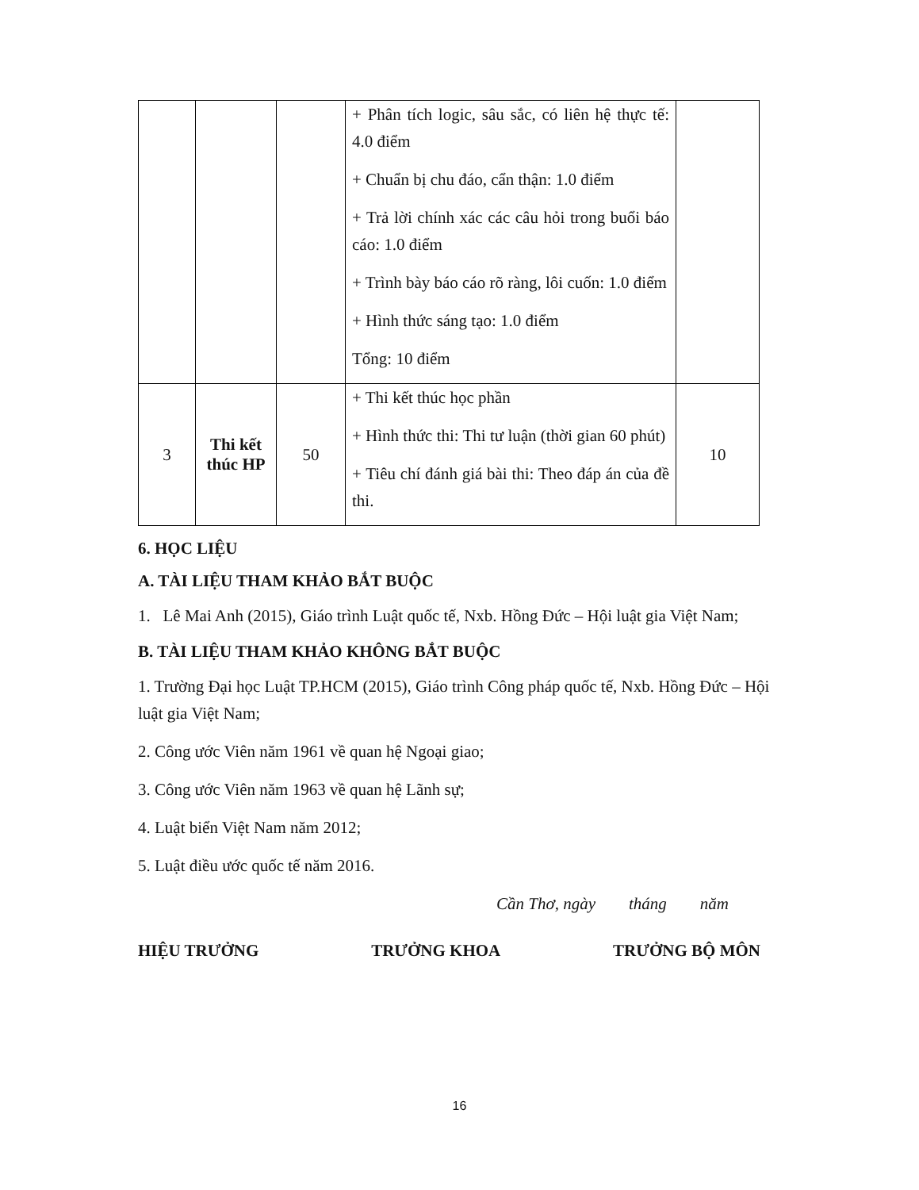| | | | + Phân tích logic, sâu sắc, có liên hệ thực tế: 4.0 điểm + Chuẩn bị chu đáo, cẩn thận: 1.0 điểm + Trả lời chính xác các câu hỏi trong buổi báo cáo: 1.0 điểm + Trình bày báo cáo rõ ràng, lôi cuốn: 1.0 điểm + Hình thức sáng tạo: 1.0 điểm Tổng: 10 điểm | |
| 3 | Thi kết thúc HP | 50 | + Thi kết thúc học phần + Hình thức thi: Thi tư luận (thời gian 60 phút) + Tiêu chí đánh giá bài thi: Theo đáp án của đề thi. | 10 |
6. HỌC LIỆU
A. TÀI LIỆU THAM KHẢO BẮT BUỘC
1. Lê Mai Anh (2015), Giáo trình Luật quốc tế, Nxb. Hồng Đức – Hội luật gia Việt Nam;
B. TÀI LIỆU THAM KHẢO KHÔNG BẮT BUỘC
1. Trường Đại học Luật TP.HCM (2015), Giáo trình Công pháp quốc tế, Nxb. Hồng Đức – Hội luật gia Việt Nam;
2. Công ước Viên năm 1961 về quan hệ Ngoại giao;
3. Công ước Viên năm 1963 về quan hệ Lãnh sự;
4. Luật biển Việt Nam năm 2012;
5. Luật điều ước quốc tế năm 2016.
Cần Thơ, ngày tháng năm
HIỆU TRƯỞNG TRƯỞNG KHOA TRƯỞNG BỘ MÔN
16